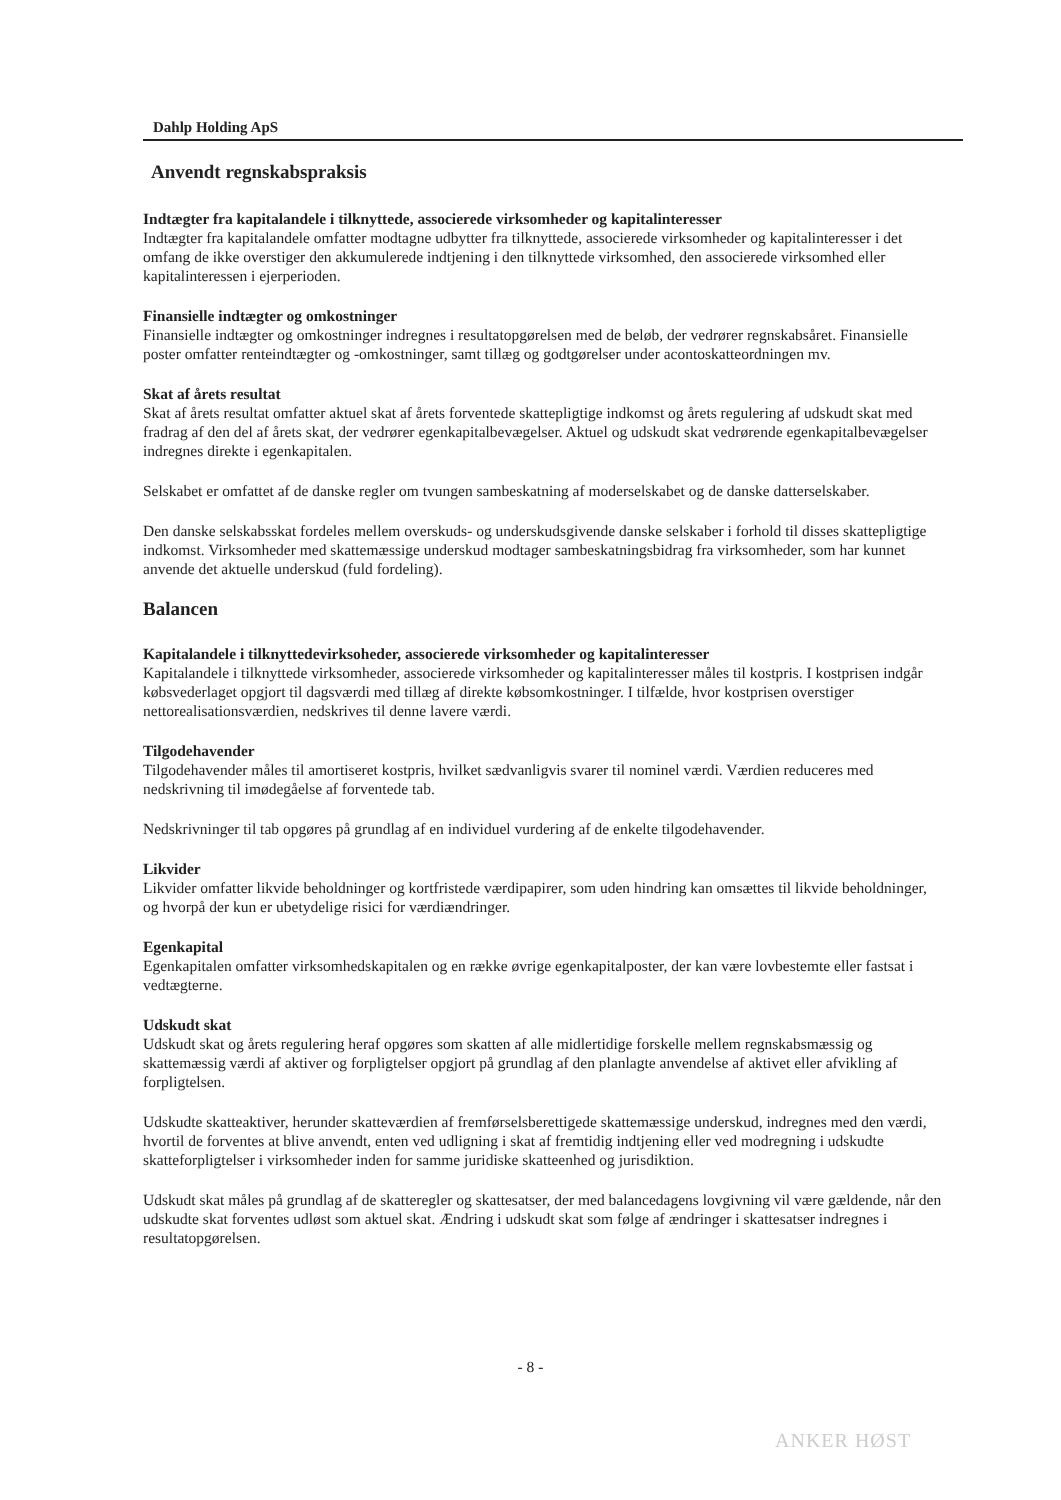Dahlp Holding ApS
Anvendt regnskabspraksis
Indtægter fra kapitalandele i tilknyttede, associerede virksomheder og kapitalinteresser
Indtægter fra kapitalandele omfatter modtagne udbytter fra tilknyttede, associerede virksomheder og kapitalinteresser i det omfang de ikke overstiger den akkumulerede indtjening i den tilknyttede virksomhed, den associerede virksomhed eller kapitalinteressen i ejerperioden.
Finansielle indtægter og omkostninger
Finansielle indtægter og omkostninger indregnes i resultatopgørelsen med de beløb, der vedrører regnskabsåret. Finansielle poster omfatter renteindtægter og -omkostninger, samt tillæg og godtgørelser under acontoskatteordningen mv.
Skat af årets resultat
Skat af årets resultat omfatter aktuel skat af årets forventede skattepligtige indkomst og årets regulering af udskudt skat med fradrag af den del af årets skat, der vedrører egenkapitalbevægelser. Aktuel og udskudt skat vedrørende egenkapitalbevægelser indregnes direkte i egenkapitalen.
Selskabet er omfattet af de danske regler om tvungen sambeskatning af moderselskabet og de danske datterselskaber.
Den danske selskabsskat fordeles mellem overskuds- og underskudsgivende danske selskaber i forhold til disses skattepligtige indkomst. Virksomheder med skattemæssige underskud modtager sambeskatningsbidrag fra virksomheder, som har kunnet anvende det aktuelle underskud (fuld fordeling).
Balancen
Kapitalandele i tilknyttedevirksoheder, associerede virksomheder og kapitalinteresser
Kapitalandele i tilknyttede virksomheder, associerede virksomheder og kapitalinteresser måles til kostpris. I kostprisen indgår købsvederlaget opgjort til dagsværdi med tillæg af direkte købsomkostninger. I tilfælde, hvor kostprisen overstiger nettorealisationsværdien, nedskrives til denne lavere værdi.
Tilgodehavender
Tilgodehavender måles til amortiseret kostpris, hvilket sædvanligvis svarer til nominel værdi. Værdien reduceres med nedskrivning til imødegåelse af forventede tab.
Nedskrivninger til tab opgøres på grundlag af en individuel vurdering af de enkelte tilgodehavender.
Likvider
Likvider omfatter likvide beholdninger og kortfristede værdipapirer, som uden hindring kan omsættes til likvide beholdninger, og hvorpå der kun er ubetydelige risici for værdiændringer.
Egenkapital
Egenkapitalen omfatter virksomhedskapitalen og en række øvrige egenkapitalposter, der kan være lovbestemte eller fastsat i vedtægterne.
Udskudt skat
Udskudt skat og årets regulering heraf opgøres som skatten af alle midlertidige forskelle mellem regnskabsmæssig og skattemæssig værdi af aktiver og forpligtelser opgjort på grundlag af den planlagte anvendelse af aktivet eller afvikling af forpligtelsen.
Udskudte skatteaktiver, herunder skatteværdien af fremførselsberettigede skattemæssige underskud, indregnes med den værdi, hvortil de forventes at blive anvendt, enten ved udligning i skat af fremtidig indtjening eller ved modregning i udskudte skatteforpligtelser i virksomheder inden for samme juridiske skatteenhed og jurisdiktion.
Udskudt skat måles på grundlag af de skatteregler og skattesatser, der med balancedagens lovgivning vil være gældende, når den udskudte skat forventes udløst som aktuel skat. Ændring i udskudt skat som følge af ændringer i skattesatser indregnes i resultatopgørelsen.
- 8 -
ANKER HØST